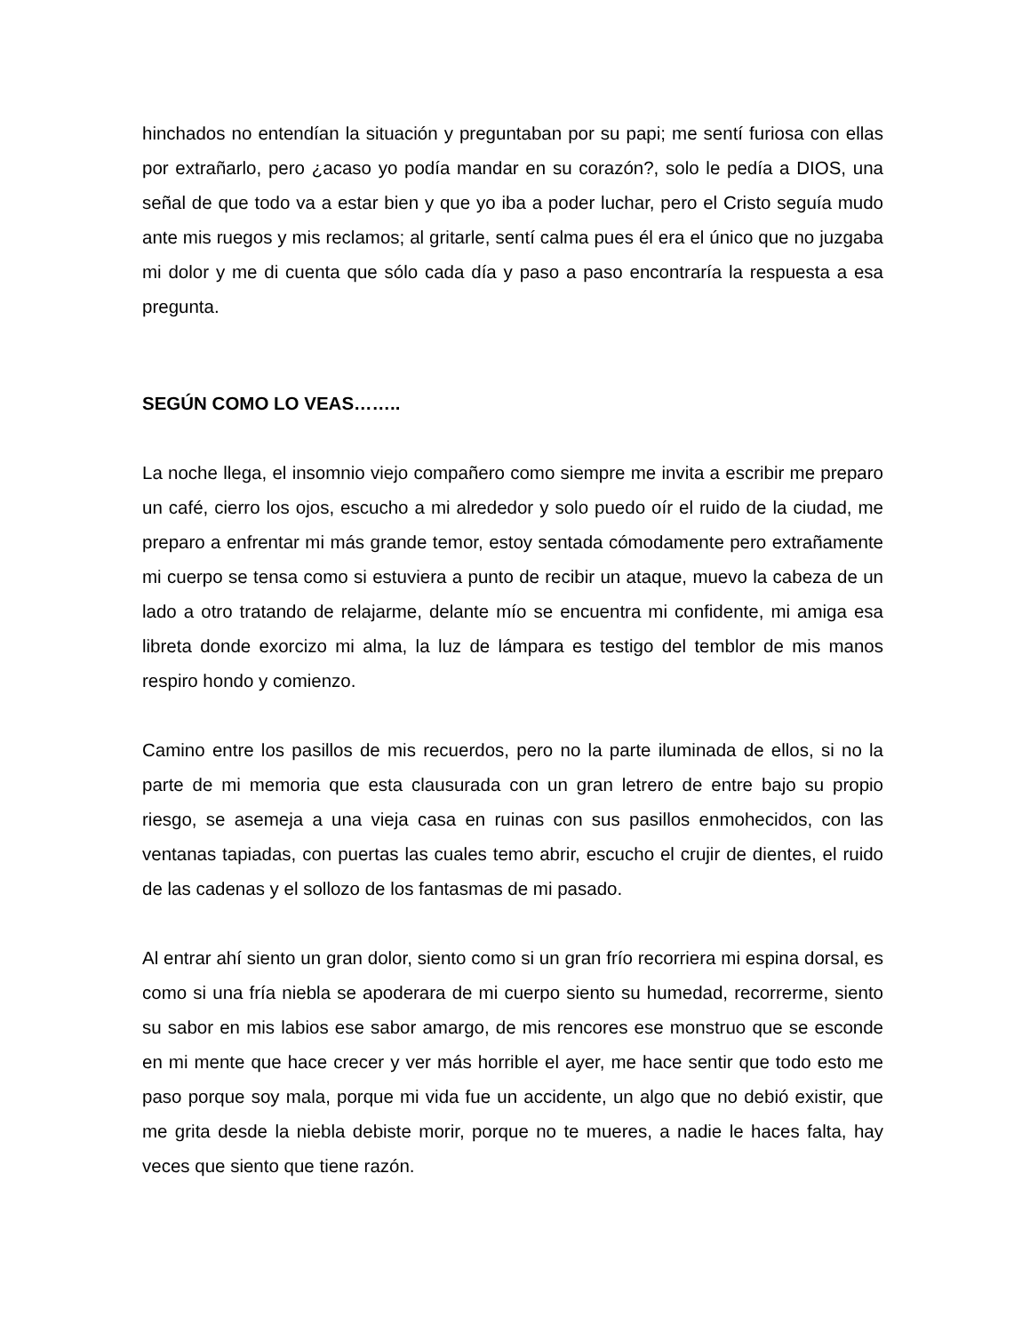hinchados no entendían la situación y preguntaban por su papi; me sentí furiosa con ellas por extrañarlo, pero ¿acaso yo podía mandar en su corazón?, solo le pedía a DIOS, una señal de que todo va a estar bien y que yo iba a poder luchar, pero el Cristo seguía mudo ante mis ruegos y mis reclamos; al gritarle, sentí calma pues él era el único que no juzgaba mi dolor y me di cuenta que sólo cada día y paso a paso encontraría la respuesta a esa pregunta.
SEGÚN COMO LO VEAS……..
La noche llega, el insomnio viejo compañero como siempre me invita a escribir me preparo un café, cierro los ojos, escucho a mi alrededor y solo puedo oír el ruido de la ciudad, me preparo a enfrentar mi más grande temor, estoy sentada cómodamente pero extrañamente mi cuerpo se tensa como si estuviera a punto de recibir un ataque, muevo la cabeza de un lado a otro tratando de relajarme, delante mío se encuentra mi confidente, mi amiga esa libreta donde exorcizo mi alma, la luz de lámpara es testigo del temblor de mis manos respiro hondo y comienzo.
Camino entre los pasillos de mis recuerdos, pero no la parte iluminada de ellos, si no la parte de mi memoria que esta clausurada con un gran letrero de entre bajo su propio riesgo, se asemeja a una vieja casa en ruinas con sus pasillos enmohecidos, con las ventanas tapiadas, con puertas las cuales temo abrir, escucho el crujir de dientes, el ruido de las cadenas y el sollozo de los fantasmas de mi pasado.
Al entrar ahí siento un gran dolor, siento como si un gran frío recorriera mi espina dorsal, es como si una fría niebla se apoderara de mi cuerpo siento su humedad, recorrerme, siento su sabor en mis labios ese sabor amargo, de mis rencores ese monstruo que se esconde en mi mente que hace crecer y ver más horrible el ayer, me hace sentir que todo esto me paso porque soy mala, porque mi vida fue un accidente, un algo que no debió existir, que me grita desde la niebla debiste morir, porque no te mueres, a nadie le haces falta, hay veces que siento que tiene razón.